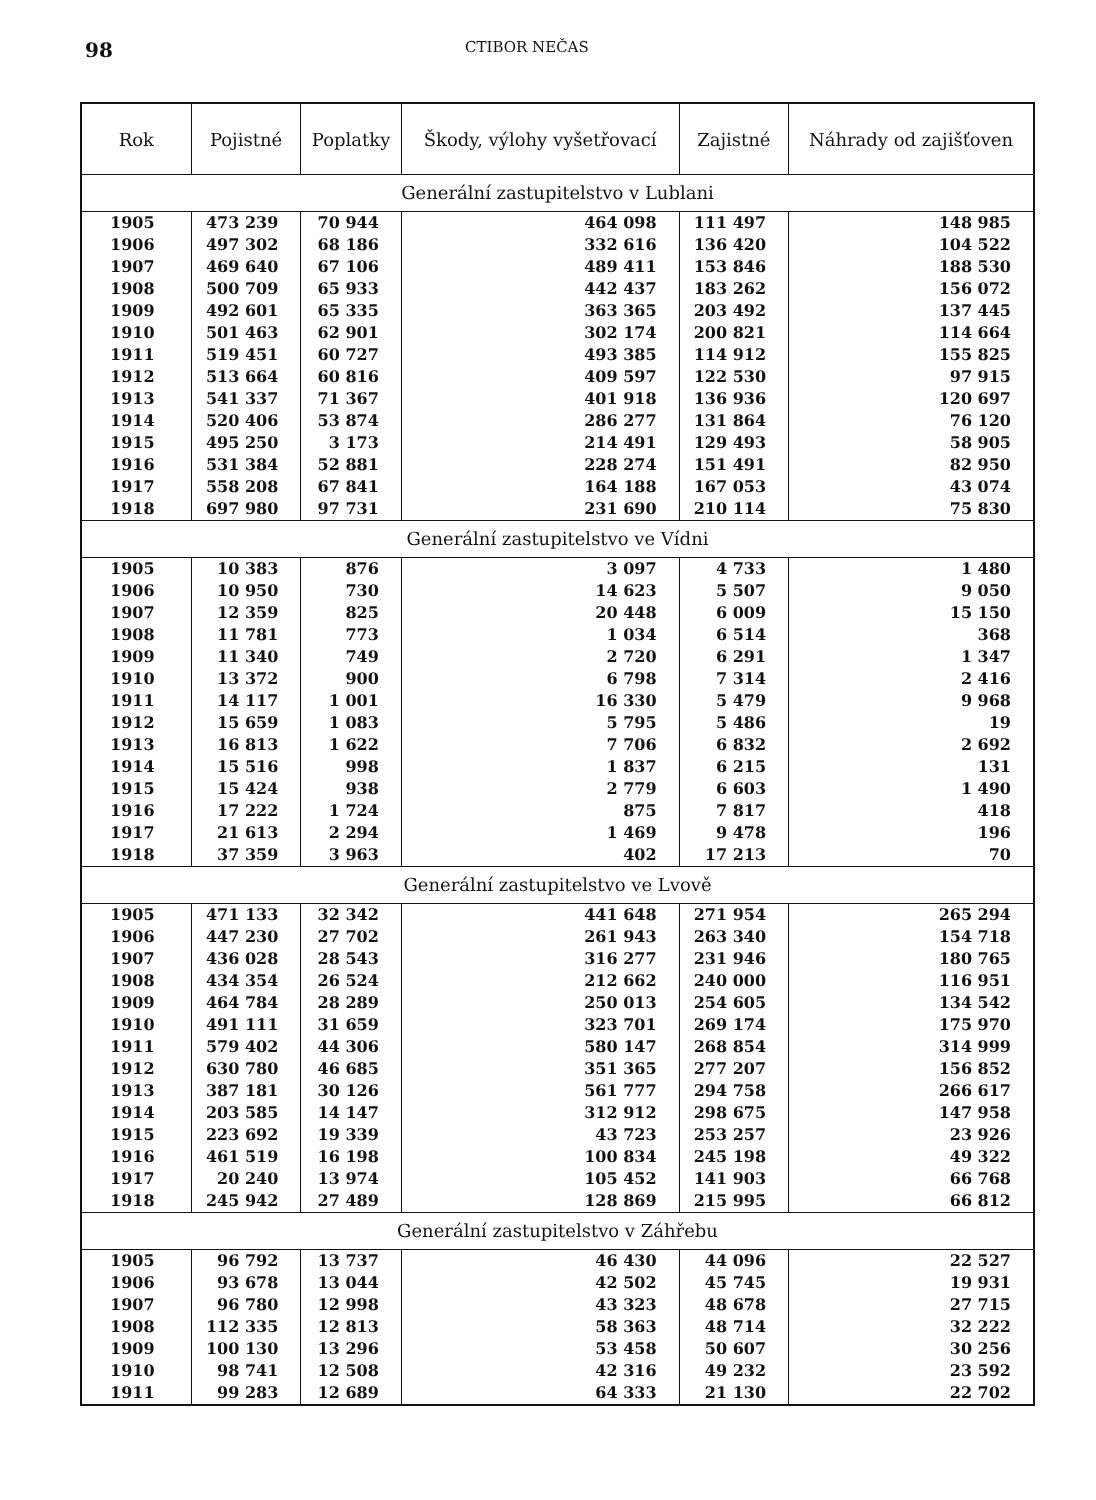98 CTIBOR NEČAS
| Rok | Pojistné | Poplatky | Škody, výlohy vyšetřovací | Zajistné | Náhrady od zajišťoven |
| --- | --- | --- | --- | --- | --- |
| Generální zastupitelstvo v Lublani | | | | | |
| 1905 | 473 239 | 70 944 | 464 098 | 111 497 | 148 985 |
| 1906 | 497 302 | 68 186 | 332 616 | 136 420 | 104 522 |
| 1907 | 469 640 | 67 106 | 489 411 | 153 846 | 188 530 |
| 1908 | 500 709 | 65 933 | 442 437 | 183 262 | 156 072 |
| 1909 | 492 601 | 65 335 | 363 365 | 203 492 | 137 445 |
| 1910 | 501 463 | 62 901 | 302 174 | 200 821 | 114 664 |
| 1911 | 519 451 | 60 727 | 493 385 | 114 912 | 155 825 |
| 1912 | 513 664 | 60 816 | 409 597 | 122 530 | 97 915 |
| 1913 | 541 337 | 71 367 | 401 918 | 136 936 | 120 697 |
| 1914 | 520 406 | 53 874 | 286 277 | 131 864 | 76 120 |
| 1915 | 495 250 | 3 173 | 214 491 | 129 493 | 58 905 |
| 1916 | 531 384 | 52 881 | 228 274 | 151 491 | 82 950 |
| 1917 | 558 208 | 67 841 | 164 188 | 167 053 | 43 074 |
| 1918 | 697 980 | 97 731 | 231 690 | 210 114 | 75 830 |
| Generální zastupitelstvo ve Vídni | | | | | |
| 1905 | 10 383 | 876 | 3 097 | 4 733 | 1 480 |
| 1906 | 10 950 | 730 | 14 623 | 5 507 | 9 050 |
| 1907 | 12 359 | 825 | 20 448 | 6 009 | 15 150 |
| 1908 | 11 781 | 773 | 1 034 | 6 514 | 368 |
| 1909 | 11 340 | 749 | 2 720 | 6 291 | 1 347 |
| 1910 | 13 372 | 900 | 6 798 | 7 314 | 2 416 |
| 1911 | 14 117 | 1 001 | 16 330 | 5 479 | 9 968 |
| 1912 | 15 659 | 1 083 | 5 795 | 5 486 | 19 |
| 1913 | 16 813 | 1 622 | 7 706 | 6 832 | 2 692 |
| 1914 | 15 516 | 998 | 1 837 | 6 215 | 131 |
| 1915 | 15 424 | 938 | 2 779 | 6 603 | 1 490 |
| 1916 | 17 222 | 1 724 | 875 | 7 817 | 418 |
| 1917 | 21 613 | 2 294 | 1 469 | 9 478 | 196 |
| 1918 | 37 359 | 3 963 | 402 | 17 213 | 70 |
| Generální zastupitelstvo ve Lvově | | | | | |
| 1905 | 471 133 | 32 342 | 441 648 | 271 954 | 265 294 |
| 1906 | 447 230 | 27 702 | 261 943 | 263 340 | 154 718 |
| 1907 | 436 028 | 28 543 | 316 277 | 231 946 | 180 765 |
| 1908 | 434 354 | 26 524 | 212 662 | 240 000 | 116 951 |
| 1909 | 464 784 | 28 289 | 250 013 | 254 605 | 134 542 |
| 1910 | 491 111 | 31 659 | 323 701 | 269 174 | 175 970 |
| 1911 | 579 402 | 44 306 | 580 147 | 268 854 | 314 999 |
| 1912 | 630 780 | 46 685 | 351 365 | 277 207 | 156 852 |
| 1913 | 387 181 | 30 126 | 561 777 | 294 758 | 266 617 |
| 1914 | 203 585 | 14 147 | 312 912 | 298 675 | 147 958 |
| 1915 | 223 692 | 19 339 | 43 723 | 253 257 | 23 926 |
| 1916 | 461 519 | 16 198 | 100 834 | 245 198 | 49 322 |
| 1917 | 20 240 | 13 974 | 105 452 | 141 903 | 66 768 |
| 1918 | 245 942 | 27 489 | 128 869 | 215 995 | 66 812 |
| Generální zastupitelstvo v Záhřebu | | | | | |
| 1905 | 96 792 | 13 737 | 46 430 | 44 096 | 22 527 |
| 1906 | 93 678 | 13 044 | 42 502 | 45 745 | 19 931 |
| 1907 | 96 780 | 12 998 | 43 323 | 48 678 | 27 715 |
| 1908 | 112 335 | 12 813 | 58 363 | 48 714 | 32 222 |
| 1909 | 100 130 | 13 296 | 53 458 | 50 607 | 30 256 |
| 1910 | 98 741 | 12 508 | 42 316 | 49 232 | 23 592 |
| 1911 | 99 283 | 12 689 | 64 333 | 21 130 | 22 702 |